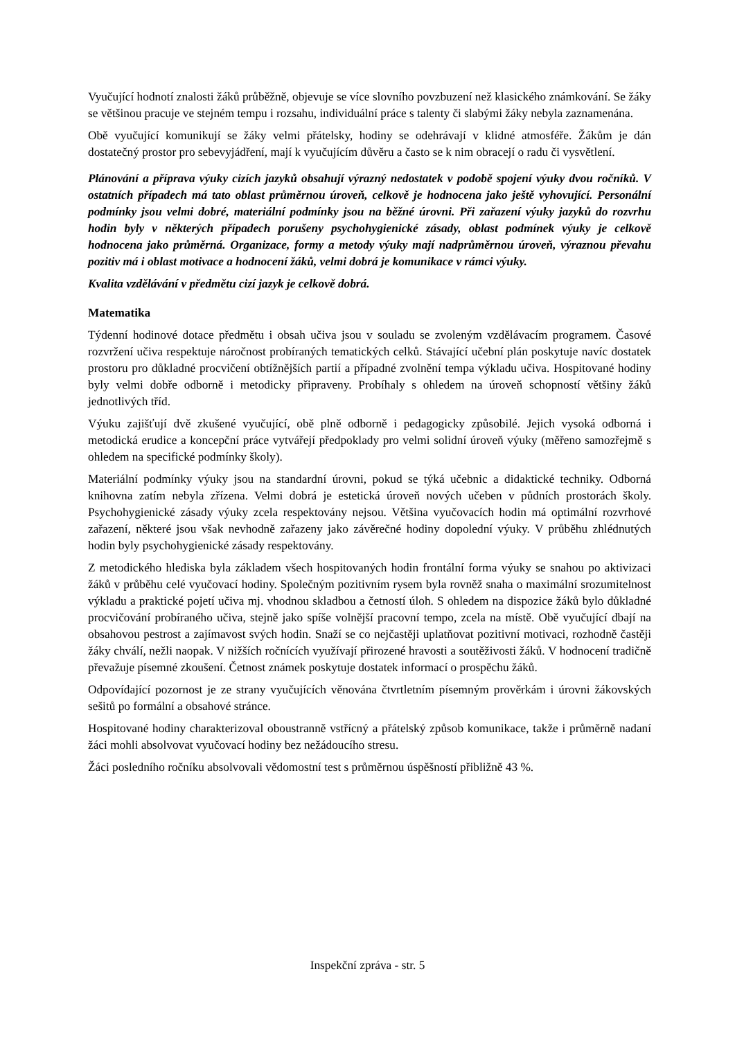Vyučující hodnotí znalosti žáků průběžně, objevuje se více slovního povzbuzení než klasického známkování. Se žáky se většinou pracuje ve stejném tempu i rozsahu, individuální práce s talenty či slabými žáky nebyla zaznamenána.
Obě vyučující komunikují se žáky velmi přátelsky, hodiny se odehrávají v klidné atmosféře. Žákům je dán dostatečný prostor pro sebevyjádření, mají k vyučujícím důvěru a často se k nim obracejí o radu či vysvětlení.
Plánování a příprava výuky cizích jazyků obsahují výrazný nedostatek v podobě spojení výuky dvou ročníků. V ostatních případech má tato oblast průměrnou úroveň, celkově je hodnocena jako ještě vyhovující. Personální podmínky jsou velmi dobré, materiální podmínky jsou na běžné úrovni. Při zařazení výuky jazyků do rozvrhu hodin byly v některých případech porušeny psychohygienické zásady, oblast podmínek výuky je celkově hodnocena jako průměrná. Organizace, formy a metody výuky mají nadprůměrnou úroveň, výraznou převahu pozitiv má i oblast motivace a hodnocení žáků, velmi dobrá je komunikace v rámci výuky.
Kvalita vzdělávání v předmětu cizí jazyk je celkově dobrá.
Matematika
Týdenní hodinové dotace předmětu i obsah učiva jsou v souladu se zvoleným vzdělávacím programem. Časové rozvržení učiva respektuje náročnost probíraných tematických celků. Stávající učební plán poskytuje navíc dostatek prostoru pro důkladné procvičení obtížnějších partií a případné zvolnění tempa výkladu učiva. Hospitované hodiny byly velmi dobře odborně i metodicky připraveny. Probíhaly s ohledem na úroveň schopností většiny žáků jednotlivých tříd.
Výuku zajišťují dvě zkušené vyučující, obě plně odborně i pedagogicky způsobilé. Jejich vysoká odborná i metodická erudice a koncepční práce vytvářejí předpoklady pro velmi solidní úroveň výuky (měřeno samozřejmě s ohledem na specifické podmínky školy).
Materiální podmínky výuky jsou na standardní úrovni, pokud se týká učebnic a didaktické techniky. Odborná knihovna zatím nebyla zřízena. Velmi dobrá je estetická úroveň nových učeben v půdních prostorách školy. Psychohygienické zásady výuky zcela respektovány nejsou. Většina vyučovacích hodin má optimální rozvrhové zařazení, některé jsou však nevhodně zařazeny jako závěrečné hodiny dopolední výuky. V průběhu zhlédnutých hodin byly psychohygienické zásady respektovány.
Z metodického hlediska byla základem všech hospitovaných hodin frontální forma výuky se snahou po aktivizaci žáků v průběhu celé vyučovací hodiny. Společným pozitivním rysem byla rovněž snaha o maximální srozumitelnost výkladu a praktické pojetí učiva mj. vhodnou skladbou a četností úloh. S ohledem na dispozice žáků bylo důkladné procvičování probíraného učiva, stejně jako spíše volnější pracovní tempo, zcela na místě. Obě vyučující dbají na obsahovou pestrost a zajímavost svých hodin. Snaží se co nejčastěji uplatňovat pozitivní motivaci, rozhodně častěji žáky chválí, nežli naopak. V nižších ročnících využívají přirozené hravosti a soutěživosti žáků. V hodnocení tradičně převažuje písemné zkoušení. Četnost známek poskytuje dostatek informací o prospěchu žáků.
Odpovídající pozornost je ze strany vyučujících věnována čtvrtletním písemným prověrkám i úrovni žákovských sešitů po formální a obsahové stránce.
Hospitované hodiny charakterizoval oboustranně vstřícný a přátelský způsob komunikace, takže i průměrně nadaní žáci mohli absolvovat vyučovací hodiny bez nežádoucího stresu.
Žáci posledního ročníku absolvovali vědomostní test s průměrnou úspěšností přibližně 43 %.
Inspekční zpráva - str. 5